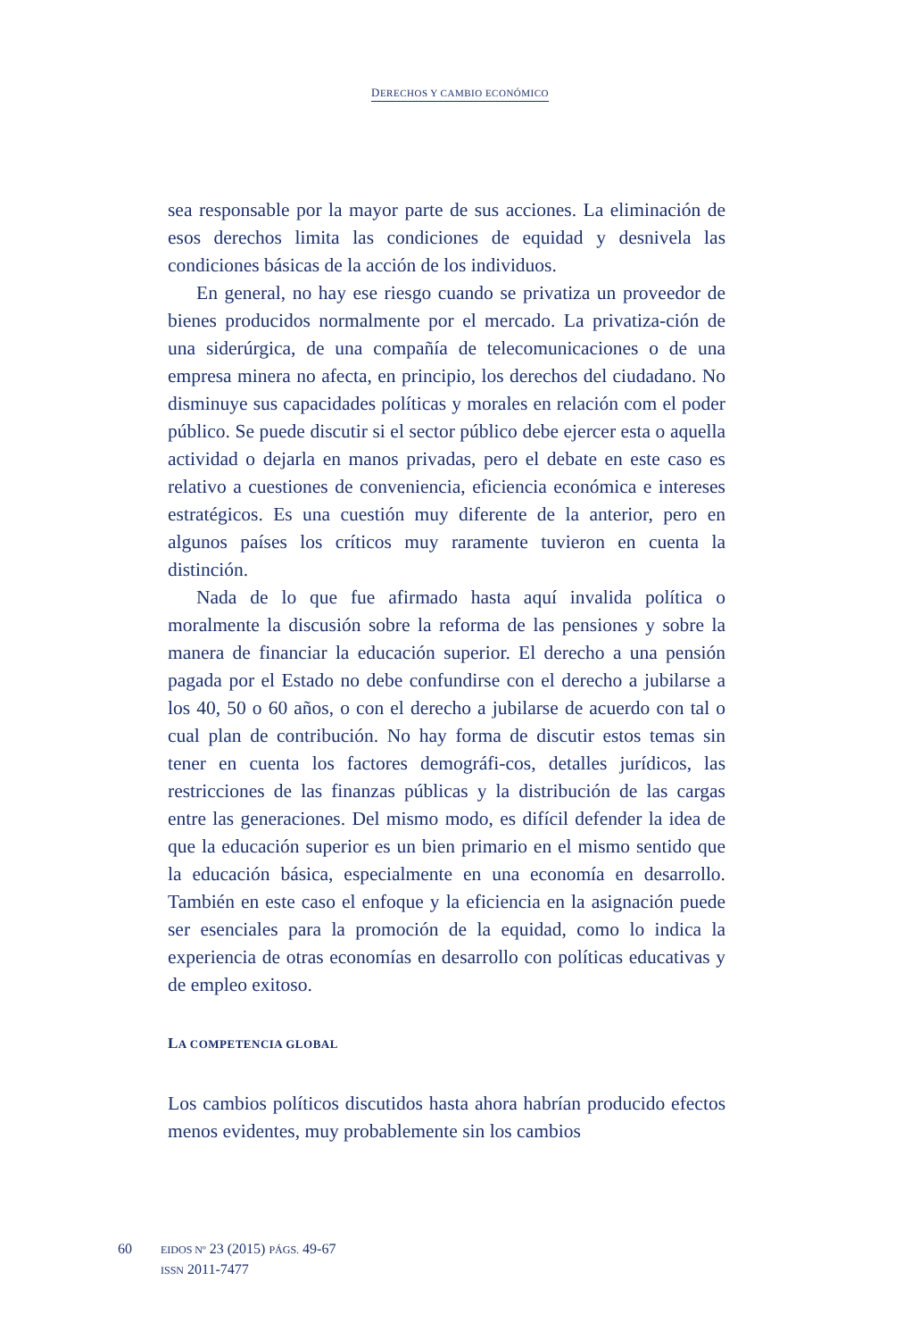DERECHOS Y CAMBIO ECONÓMICO
sea responsable por la mayor parte de sus acciones. La eliminación de esos derechos limita las condiciones de equidad y desnivela las condiciones básicas de la acción de los individuos.
En general, no hay ese riesgo cuando se privatiza un proveedor de bienes producidos normalmente por el mercado. La privatiza-ción de una siderúrgica, de una compañía de telecomunicaciones o de una empresa minera no afecta, en principio, los derechos del ciudadano. No disminuye sus capacidades políticas y morales en relación com el poder público. Se puede discutir si el sector público debe ejercer esta o aquella actividad o dejarla en manos privadas, pero el debate en este caso es relativo a cuestiones de conveniencia, eficiencia económica e intereses estratégicos. Es una cuestión muy diferente de la anterior, pero en algunos países los críticos muy raramente tuvieron en cuenta la distinción.
Nada de lo que fue afirmado hasta aquí invalida política o moralmente la discusión sobre la reforma de las pensiones y sobre la manera de financiar la educación superior. El derecho a una pensión pagada por el Estado no debe confundirse con el derecho a jubilarse a los 40, 50 o 60 años, o con el derecho a jubilarse de acuerdo con tal o cual plan de contribución. No hay forma de discutir estos temas sin tener en cuenta los factores demográfi-cos, detalles jurídicos, las restricciones de las finanzas públicas y la distribución de las cargas entre las generaciones. Del mismo modo, es difícil defender la idea de que la educación superior es un bien primario en el mismo sentido que la educación básica, especialmente en una economía en desarrollo. También en este caso el enfoque y la eficiencia en la asignación puede ser esenciales para la promoción de la equidad, como lo indica la experiencia de otras economías en desarrollo con políticas educativas y de empleo exitoso.
LA COMPETENCIA GLOBAL
Los cambios políticos discutidos hasta ahora habrían producido efectos menos evidentes, muy probablemente sin los cambios
60
EIDOS Nº 23 (2015) PÁGS. 49-67
ISSN 2011-7477